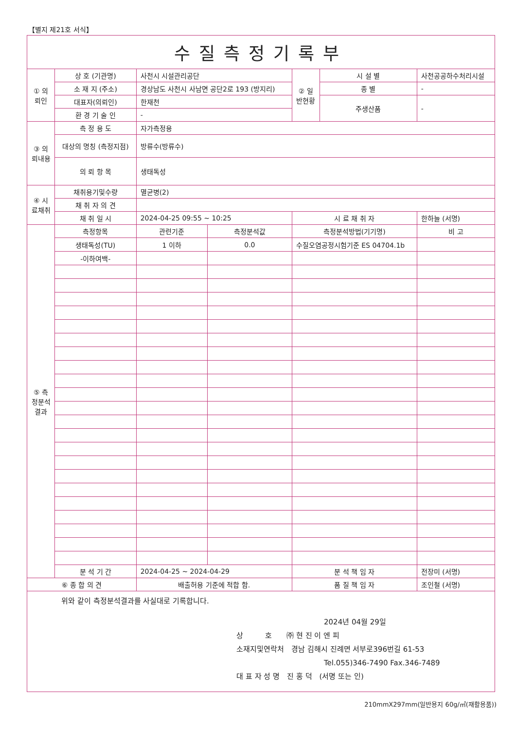【별지 제21호 서식】
| 수질측정기록부 | | | | | | |
| ① 의뢰인 | 상 호 (기관명) | 사천시 시설관리공단 | | ② 일반현황 | 시 설 별 | 사천공공하수처리시설 |
| | 소 재 지 (주소) | 경상남도 사천시 사남면 공단2로 193 (방지리) | | | 종 별 | - |
| | 대표자(의뢰인) | 한재천 | | | 주생산품 | - |
| | 환 경 기 술 인 | - | | | | |
| ③ 의뢰내용 | 측 정 용 도 | 자가측정용 | | | | |
| | 대상의 명칭 (측정지점) | 방류수(방류수) | | | | |
| | 의 뢰 항 목 | 생태독성 | | | | |
| ④ 시료채취 | 채취용기및수량 | 멸균병(2) | | | | |
| | 채 취 자 의 견 | | | | | |
| | 채 취 일 시 | 2024-04-25 09:55 ~ 10:25 | | 시 료 채 취 자 | | 한하늘 (서명) |
| ⑤ 측정분석결과 | 측정항목 | 관련기준 | 측정분석값 | 측정분석방법(기기명) | | 비 고 |
| | 생태독성(TU) | 1 이하 | 0.0 | 수질오염공정시험기준 ES 04704.1b | | |
| | -이하여백- | | | | | |
| | 분 석 기 간 | 2024-04-25 ~ 2024-04-29 | | 분 석 책 임 자 | | 전장미 (서명) |
| ⑥ 종 합 의 견 | | 배출허용 기준에 적합 함. | | 품 질 책 임 자 | | 조인철 (서명) |
| 위와 같이 측정분석결과를 사실대로 기록합니다. 2024년 04월 29일 상 호 ㈜ 현 진 이 엔 피 소재지및연락처 경남 김해시 진례면 서부로396번길 61-53 Tel.055)346-7490 Fax.346-7489 대 표 자 성 명 진 홍 덕 (서명 또는 인) | | | | | | |
210mmX297mm(일반용지 60g/㎡(재활용품))